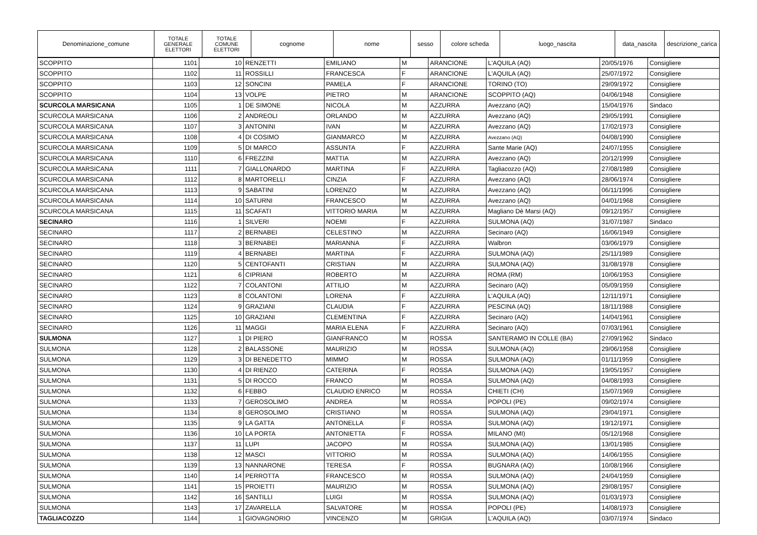| Denominazione_comune | TOTALE GENERALE ELETTORI | TOTALE COMUNE ELETTORI | cognome | nome | sesso | colore scheda | luogo_nascita | data_nascita | descrizione_carica |
| --- | --- | --- | --- | --- | --- | --- | --- | --- | --- |
| SCOPPITO | 1101 | 10 | RENZETTI | EMILIANO | M | ARANCIONE | L'AQUILA (AQ) | 20/05/1976 | Consigliere |
| SCOPPITO | 1102 | 11 | ROSSILLI | FRANCESCA | F | ARANCIONE | L'AQUILA (AQ) | 25/07/1972 | Consigliere |
| SCOPPITO | 1103 | 12 | SONCINI | PAMELA | F | ARANCIONE | TORINO (TO) | 29/09/1972 | Consigliere |
| SCOPPITO | 1104 | 13 | VOLPE | PIETRO | M | ARANCIONE | SCOPPITO (AQ) | 04/06/1948 | Consigliere |
| SCURCOLA MARSICANA | 1105 | 1 | DE SIMONE | NICOLA | M | AZZURRA | Avezzano (AQ) | 15/04/1976 | Sindaco |
| SCURCOLA MARSICANA | 1106 | 2 | ANDREOLI | ORLANDO | M | AZZURRA | Avezzano (AQ) | 29/05/1991 | Consigliere |
| SCURCOLA MARSICANA | 1107 | 3 | ANTONINI | IVAN | M | AZZURRA | Avezzano (AQ) | 17/02/1973 | Consigliere |
| SCURCOLA MARSICANA | 1108 | 4 | DI COSIMO | GIANMARCO | M | AZZURRA | Avezzano (AQ) | 04/08/1990 | Consigliere |
| SCURCOLA MARSICANA | 1109 | 5 | DI MARCO | ASSUNTA | F | AZZURRA | Sante Marie (AQ) | 24/07/1955 | Consigliere |
| SCURCOLA MARSICANA | 1110 | 6 | FREZZINI | MATTIA | M | AZZURRA | Avezzano (AQ) | 20/12/1999 | Consigliere |
| SCURCOLA MARSICANA | 1111 | 7 | GIALLONARDO | MARTINA | F | AZZURRA | Tagliacozzo (AQ) | 27/08/1989 | Consigliere |
| SCURCOLA MARSICANA | 1112 | 8 | MARTORELLI | CINZIA | F | AZZURRA | Avezzano (AQ) | 28/06/1974 | Consigliere |
| SCURCOLA MARSICANA | 1113 | 9 | SABATINI | LORENZO | M | AZZURRA | Avezzano (AQ) | 06/11/1996 | Consigliere |
| SCURCOLA MARSICANA | 1114 | 10 | SATURNI | FRANCESCO | M | AZZURRA | Avezzano (AQ) | 04/01/1968 | Consigliere |
| SCURCOLA MARSICANA | 1115 | 11 | SCAFATI | VITTORIO MARIA | M | AZZURRA | Magliano Dè Marsi (AQ) | 09/12/1957 | Consigliere |
| SECINARO | 1116 | 1 | SILVERI | NOEMI | F | AZZURRA | SULMONA (AQ) | 31/07/1987 | Sindaco |
| SECINARO | 1117 | 2 | BERNABEI | CELESTINO | M | AZZURRA | Secinaro (AQ) | 16/06/1949 | Consigliere |
| SECINARO | 1118 | 3 | BERNABEI | MARIANNA | F | AZZURRA | Walbron | 03/06/1979 | Consigliere |
| SECINARO | 1119 | 4 | BERNABEI | MARTINA | F | AZZURRA | SULMONA (AQ) | 25/11/1989 | Consigliere |
| SECINARO | 1120 | 5 | CENTOFANTI | CRISTIAN | M | AZZURRA | SULMONA (AQ) | 31/08/1978 | Consigliere |
| SECINARO | 1121 | 6 | CIPRIANI | ROBERTO | M | AZZURRA | ROMA (RM) | 10/06/1953 | Consigliere |
| SECINARO | 1122 | 7 | COLANTONI | ATTILIO | M | AZZURRA | Secinaro (AQ) | 05/09/1959 | Consigliere |
| SECINARO | 1123 | 8 | COLANTONI | LORENA | F | AZZURRA | L’AQUILA (AQ) | 12/11/1971 | Consigliere |
| SECINARO | 1124 | 9 | GRAZIANI | CLAUDIA | F | AZZURRA | PESCINA (AQ) | 18/11/1988 | Consigliere |
| SECINARO | 1125 | 10 | GRAZIANI | CLEMENTINA | F | AZZURRA | Secinaro (AQ) | 14/04/1961 | Consigliere |
| SECINARO | 1126 | 11 | MAGGI | MARIA ELENA | F | AZZURRA | Secinaro (AQ) | 07/03/1961 | Consigliere |
| SULMONA | 1127 | 1 | DI PIERO | GIANFRANCO | M | ROSSA | SANTERAMO IN COLLE (BA) | 27/09/1962 | Sindaco |
| SULMONA | 1128 | 2 | BALASSONE | MAURIZIO | M | ROSSA | SULMONA (AQ) | 29/06/1958 | Consigliere |
| SULMONA | 1129 | 3 | DI BENEDETTO | MIMMO | M | ROSSA | SULMONA (AQ) | 01/11/1959 | Consigliere |
| SULMONA | 1130 | 4 | DI RIENZO | CATERINA | F | ROSSA | SULMONA (AQ) | 19/05/1957 | Consigliere |
| SULMONA | 1131 | 5 | DI ROCCO | FRANCO | M | ROSSA | SULMONA (AQ) | 04/08/1993 | Consigliere |
| SULMONA | 1132 | 6 | FEBBO | CLAUDIO ENRICO | M | ROSSA | CHIETI (CH) | 15/07/1969 | Consigliere |
| SULMONA | 1133 | 7 | GEROSOLIMO | ANDREA | M | ROSSA | POPOLI (PE) | 09/02/1974 | Consigliere |
| SULMONA | 1134 | 8 | GEROSOLIMO | CRISTIANO | M | ROSSA | SULMONA (AQ) | 29/04/1971 | Consigliere |
| SULMONA | 1135 | 9 | LA GATTA | ANTONELLA | F | ROSSA | SULMONA (AQ) | 19/12/1971 | Consigliere |
| SULMONA | 1136 | 10 | LA PORTA | ANTONIETTA | F | ROSSA | MILANO (MI) | 05/12/1968 | Consigliere |
| SULMONA | 1137 | 11 | LUPI | JACOPO | M | ROSSA | SULMONA (AQ) | 13/01/1985 | Consigliere |
| SULMONA | 1138 | 12 | MASCI | VITTORIO | M | ROSSA | SULMONA (AQ) | 14/06/1955 | Consigliere |
| SULMONA | 1139 | 13 | NANNARONE | TERESA | F | ROSSA | BUGNARA (AQ) | 10/08/1966 | Consigliere |
| SULMONA | 1140 | 14 | PERROTTA | FRANCESCO | M | ROSSA | SULMONA (AQ) | 24/04/1959 | Consigliere |
| SULMONA | 1141 | 15 | PROIETTI | MAURIZIO | M | ROSSA | SULMONA (AQ) | 29/08/1957 | Consigliere |
| SULMONA | 1142 | 16 | SANTILLI | LUIGI | M | ROSSA | SULMONA (AQ) | 01/03/1973 | Consigliere |
| SULMONA | 1143 | 17 | ZAVARELLA | SALVATORE | M | ROSSA | POPOLI (PE) | 14/08/1973 | Consigliere |
| TAGLIACOZZO | 1144 | 1 | GIOVAGNORIO | VINCENZO | M | GRIGIA | L'AQUILA (AQ) | 03/07/1974 | Sindaco |